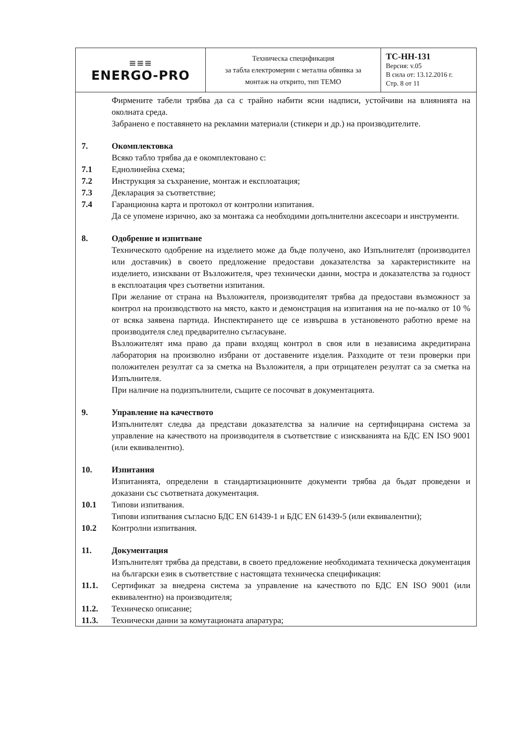| ≡≡≡ ENERGO-PRO | Техническа спецификация за табла електромерни с метална обвивка за монтаж на открито, тип ТЕМО | ТС-НН-131 Версия: v.05 В сила от: 13.12.2016 г. Стр. 8 от 11 |
Фирмените табели трябва да са с трайно набити ясни надписи, устойчиви на влиянията на околната среда.
Забранено е поставянето на рекламни материали (стикери и др.) на производителите.
7. Окомплектовка
Всяко табло трябва да е окомплектовано с:
7.1 Еднолинейна схема;
7.2 Инструкция за съхранение, монтаж и експлоатация;
7.3 Декларация за съответствие;
7.4 Гаранционна карта и протокол от контролни изпитания.
Да се упомене изрично, ако за монтажа са необходими допълнителни аксесоари и инструменти.
8. Одобрение и изпитване
Техническото одобрение на изделието може да бъде получено, ако Изпълнителят (производител или доставчик) в своето предложение предостави доказателства за характеристиките на изделието, изисквани от Възложителя, чрез технически данни, мостра и доказателства за годност в експлоатация чрез съответни изпитания.
При желание от страна на Възложителя, производителят трябва да предостави възможност за контрол на производството на място, както и демонстрация на изпитания на не по-малко от 10 % от всяка заявена партида. Инспектирането ще се извършва в установеното работно време на производителя след предварително съгласуване.
Възложителят има право да прави входящ контрол в своя или в независима акредитирана лаборатория на произволно избрани от доставените изделия. Разходите от тези проверки при положителен резултат са за сметка на Възложителя, а при отрицателен резултат са за сметка на Изпълнителя.
При наличие на подизпълнители, същите се посочват в документацията.
9. Управление на качеството
Изпълнителят следва да представи доказателства за наличие на сертифицирана система за управление на качеството на производителя в съответствие с изискванията на БДС EN ISO 9001 (или еквивалентно).
10. Изпитания
Изпитанията, определени в стандартизационните документи трябва да бъдат проведени и доказани със съответната документация.
10.1 Типови изпитвания.
Типови изпитвания съгласно БДС EN 61439-1 и БДС EN 61439-5 (или еквивалентни);
10.2 Контролни изпитвания.
11. Документация
Изпълнителят трябва да представи, в своето предложение необходимата техническа документация на български език в съответствие с настоящата техническа спецификация:
11.1. Сертификат за внедрена система за управление на качеството по БДС EN ISO 9001 (или еквивалентно) на производителя;
11.2. Техническо описание;
11.3. Технически данни за комутационата апаратура;